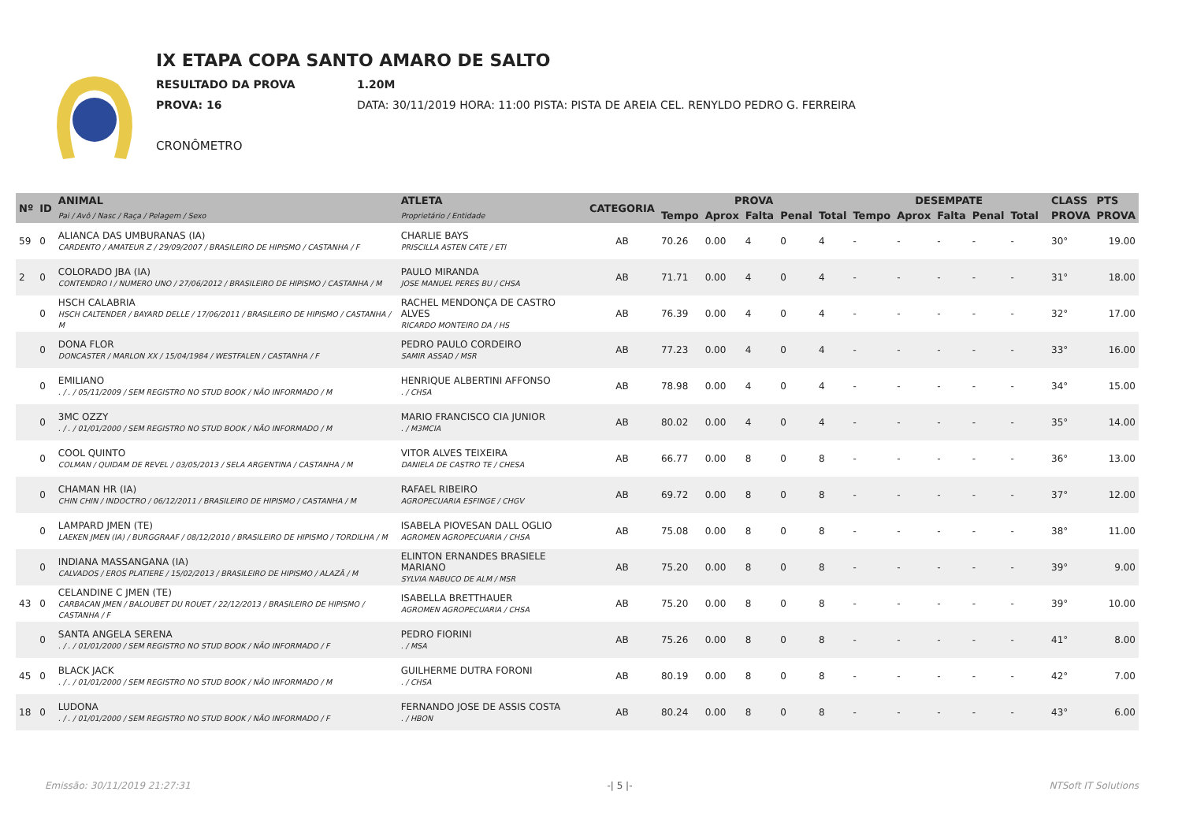IX ETAPA COPA SANTO AMARO DE SALTO
RESULTADO DA PROVA 1.20M
PROVA: 16 DATA: 30/11/2019 HORA: 11:00 PISTA: PISTA DE AREIA CEL. RENYLDO PEDRO G. FERREIRA
CRONÔMETRO
| Nº | ID | ANIMAL | ATLETA | CATEGORIA | PROVA | | | | | DESEMPATE | | | | | | CLASS | PTS |
| --- | --- | --- | --- | --- | --- | --- | --- | --- | --- | --- | --- | --- | --- | --- | --- | --- | --- |
| | | Pai / Avô / Nasc / Raça / Pelagem / Sexo | Proprietário / Entidade | | Tempo | Aprox | Falta | Penal | Total | Tempo | Aprox | Falta | Penal | Total | | PROVA | PROVA |
| 59 | 0 | ALIANCA DAS UMBURANAS (IA) CARDENTO / AMATEUR Z / 29/09/2007 / BRASILEIRO DE HIPISMO / CASTANHA / F | CHARLIE BAYS PRISCILLA ASTEN CATE / ETI | AB | 70.26 | 0.00 | 4 | 0 | 4 | - | - | - | - | - | | 30° | 19.00 |
| 2 | 0 | COLORADO JBA (IA) CONTENDRO I / NUMERO UNO / 27/06/2012 / BRASILEIRO DE HIPISMO / CASTANHA / M | PAULO MIRANDA JOSE MANUEL PERES BU / CHSA | AB | 71.71 | 0.00 | 4 | 0 | 4 | - | - | - | - | - | | 31° | 18.00 |
| | 0 | HSCH CALABRIA HSCH CALTENDER / BAYARD DELLE / 17/06/2011 / BRASILEIRO DE HIPISMO / CASTANHA / M | RACHEL MENDONÇA DE CASTRO ALVES RICARDO MONTEIRO DA / HS | AB | 76.39 | 0.00 | 4 | 0 | 4 | - | - | - | - | - | | 32° | 17.00 |
| | 0 | DONA FLOR DONCASTER / MARLON XX / 15/04/1984 / WESTFALEN / CASTANHA / F | PEDRO PAULO CORDEIRO SAMIR ASSAD / MSR | AB | 77.23 | 0.00 | 4 | 0 | 4 | - | - | - | - | - | | 33° | 16.00 |
| | 0 | EMILIANO . / . / 05/11/2009 / SEM REGISTRO NO STUD BOOK / NÃO INFORMADO / M | HENRIQUE ALBERTINI AFFONSO . / CHSA | AB | 78.98 | 0.00 | 4 | 0 | 4 | - | - | - | - | - | | 34° | 15.00 |
| | 0 | 3MC OZZY . / . / 01/01/2000 / SEM REGISTRO NO STUD BOOK / NÃO INFORMADO / M | MARIO FRANCISCO CIA JUNIOR . / M3MCIA | AB | 80.02 | 0.00 | 4 | 0 | 4 | - | - | - | - | - | | 35° | 14.00 |
| | 0 | COOL QUINTO COLMAN / QUIDAM DE REVEL / 03/05/2013 / SELA ARGENTINA / CASTANHA / M | VITOR ALVES TEIXEIRA DANIELA DE CASTRO TE / CHESA | AB | 66.77 | 0.00 | 8 | 0 | 8 | - | - | - | - | - | | 36° | 13.00 |
| | 0 | CHAMAN HR (IA) CHIN CHIN / INDOCTRO / 06/12/2011 / BRASILEIRO DE HIPISMO / CASTANHA / M | RAFAEL RIBEIRO AGROPECUARIA ESFINGE / CHGV | AB | 69.72 | 0.00 | 8 | 0 | 8 | - | - | - | - | - | | 37° | 12.00 |
| | 0 | LAMPARD JMEN (TE) LAEKEN JMEN (IA) / BURGGRAAF / 08/12/2010 / BRASILEIRO DE HIPISMO / TORDILHA / M | ISABELA PIOVESAN DALL OGLIO AGROMEN AGROPECUARIA / CHSA | AB | 75.08 | 0.00 | 8 | 0 | 8 | - | - | - | - | - | | 38° | 11.00 |
| | 0 | INDIANA MASSANGANA (IA) CALVADOS / EROS PLATIERE / 15/02/2013 / BRASILEIRO DE HIPISMO / ALAZÃ / M | ELINTON ERNANDES BRASIELE MARIANO SYLVIA NABUCO DE ALM / MSR | AB | 75.20 | 0.00 | 8 | 0 | 8 | - | - | - | - | - | | 39° | 9.00 |
| 43 | 0 | CELANDINE C JMEN (TE) CARBACAN JMEN / BALOUBET DU ROUET / 22/12/2013 / BRASILEIRO DE HIPISMO / CASTANHA / F | ISABELLA BRETTHAUER AGROMEN AGROPECUARIA / CHSA | AB | 75.20 | 0.00 | 8 | 0 | 8 | - | - | - | - | - | | 39° | 10.00 |
| | 0 | SANTA ANGELA SERENA . / . / 01/01/2000 / SEM REGISTRO NO STUD BOOK / NÃO INFORMADO / F | PEDRO FIORINI . / MSA | AB | 75.26 | 0.00 | 8 | 0 | 8 | - | - | - | - | - | | 41° | 8.00 |
| 45 | 0 | BLACK JACK . / . / 01/01/2000 / SEM REGISTRO NO STUD BOOK / NÃO INFORMADO / M | GUILHERME DUTRA FORONI . / CHSA | AB | 80.19 | 0.00 | 8 | 0 | 8 | - | - | - | - | - | | 42° | 7.00 |
| 18 | 0 | LUDONA . / . / 01/01/2000 / SEM REGISTRO NO STUD BOOK / NÃO INFORMADO / F | FERNANDO JOSE DE ASSIS COSTA . / HBON | AB | 80.24 | 0.00 | 8 | 0 | 8 | - | - | - | - | - | | 43° | 6.00 |
Emissão: 30/11/2019 21:27:31 -| 5 |- NTSoft IT Solutions